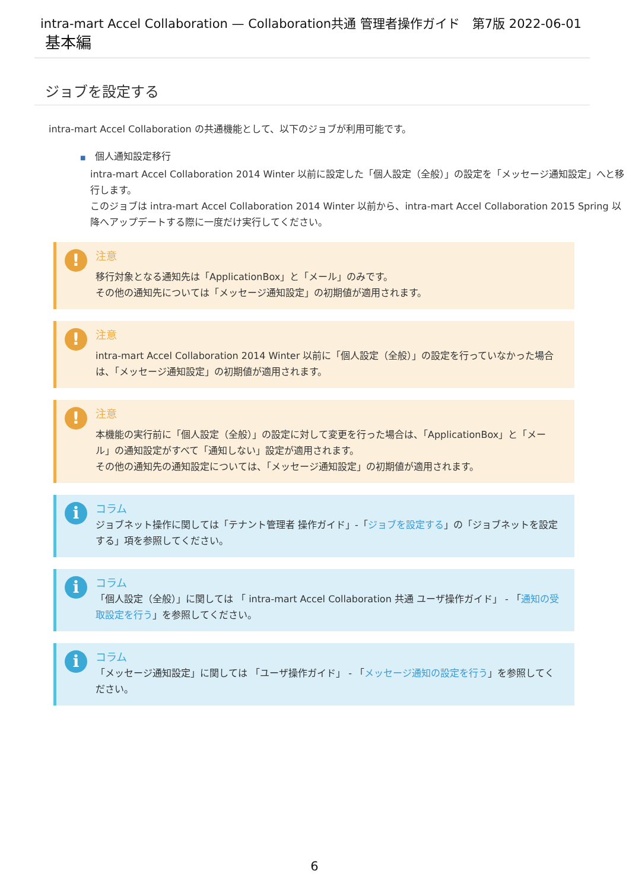intra-mart Accel Collaboration — Collaboration共通 管理者操作ガイド　第7版 2022-06-01
基本編
ジョブを設定する
intra-mart Accel Collaboration の共通機能として、以下のジョブが利用可能です。
■　個人通知設定移行
intra-mart Accel Collaboration 2014 Winter 以前に設定した「個人設定（全般）」の設定を「メッセージ通知設定」へと移行します。
このジョブは intra-mart Accel Collaboration 2014 Winter 以前から、intra-mart Accel Collaboration 2015 Spring 以降へアップデートする際に一度だけ実行してください。
!
注意
移行対象となる通知先は「ApplicationBox」と「メール」のみです。
その他の通知先については「メッセージ通知設定」の初期値が適用されます。
!
注意
intra-mart Accel Collaboration 2014 Winter 以前に「個人設定（全般）」の設定を行っていなかった場合は、「メッセージ通知設定」の初期値が適用されます。
!
注意
本機能の実行前に「個人設定（全般）」の設定に対して変更を行った場合は、「ApplicationBox」と「メール」の通知設定がすべて「通知しない」設定が適用されます。
その他の通知先の通知設定については、「メッセージ通知設定」の初期値が適用されます。
i
コラム
ジョブネット操作に関しては「テナント管理者 操作ガイド」-「ジョブを設定する」の「ジョブネットを設定する」項を参照してください。
i
コラム
「個人設定（全般）」に関しては 「 intra-mart Accel Collaboration 共通 ユーザ操作ガイド」 - 「通知の受取設定を行う」を参照してください。
i
コラム
「メッセージ通知設定」に関しては 「ユーザ操作ガイド」 - 「メッセージ通知の設定を行う」を参照してください。
6